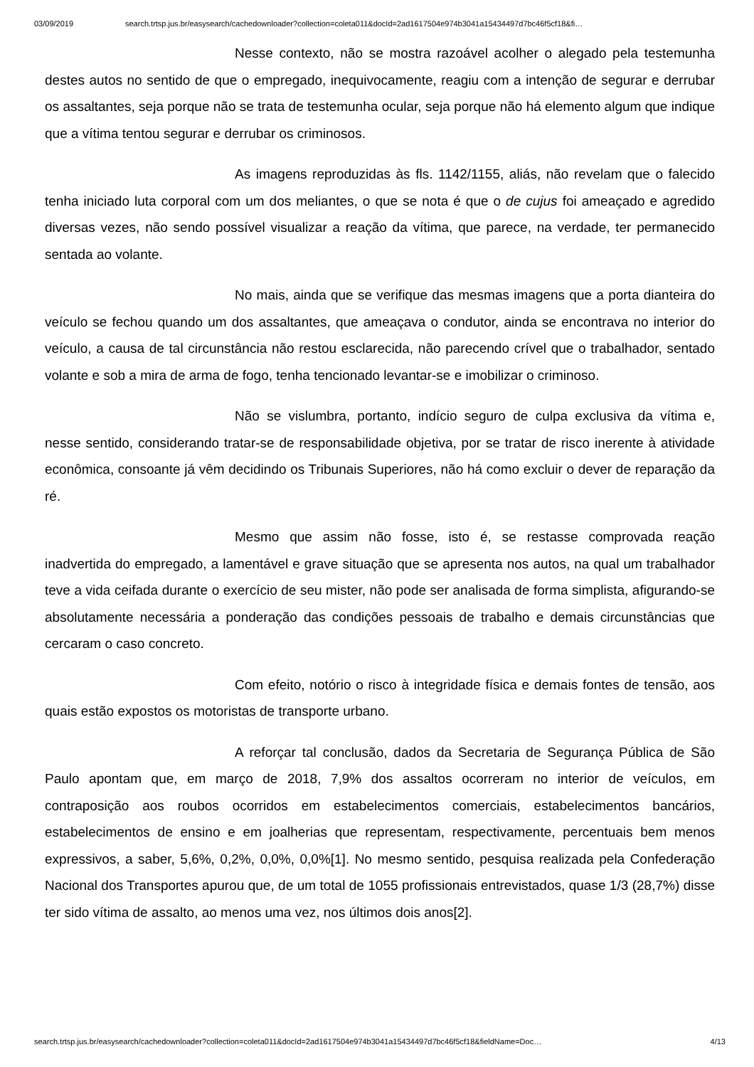03/09/2019 search.trtsp.jus.br/easysearch/cachedownloader?collection=coleta011&docId=2ad1617504e974b3041a15434497d7bc46f5cf18&fi…
Nesse contexto, não se mostra razoável acolher o alegado pela testemunha destes autos no sentido de que o empregado, inequivocamente, reagiu com a intenção de segurar e derrubar os assaltantes, seja porque não se trata de testemunha ocular, seja porque não há elemento algum que indique que a vítima tentou segurar e derrubar os criminosos.
As imagens reproduzidas às fls. 1142/1155, aliás, não revelam que o falecido tenha iniciado luta corporal com um dos meliantes, o que se nota é que o de cujus foi ameaçado e agredido diversas vezes, não sendo possível visualizar a reação da vítima, que parece, na verdade, ter permanecido sentada ao volante.
No mais, ainda que se verifique das mesmas imagens que a porta dianteira do veículo se fechou quando um dos assaltantes, que ameaçava o condutor, ainda se encontrava no interior do veículo, a causa de tal circunstância não restou esclarecida, não parecendo crível que o trabalhador, sentado volante e sob a mira de arma de fogo, tenha tencionado levantar-se e imobilizar o criminoso.
Não se vislumbra, portanto, indício seguro de culpa exclusiva da vítima e, nesse sentido, considerando tratar-se de responsabilidade objetiva, por se tratar de risco inerente à atividade econômica, consoante já vêm decidindo os Tribunais Superiores, não há como excluir o dever de reparação da ré.
Mesmo que assim não fosse, isto é, se restasse comprovada reação inadvertida do empregado, a lamentável e grave situação que se apresenta nos autos, na qual um trabalhador teve a vida ceifada durante o exercício de seu mister, não pode ser analisada de forma simplista, afigurando-se absolutamente necessária a ponderação das condições pessoais de trabalho e demais circunstâncias que cercaram o caso concreto.
Com efeito, notório o risco à integridade física e demais fontes de tensão, aos quais estão expostos os motoristas de transporte urbano.
A reforçar tal conclusão, dados da Secretaria de Segurança Pública de São Paulo apontam que, em março de 2018, 7,9% dos assaltos ocorreram no interior de veículos, em contraposição aos roubos ocorridos em estabelecimentos comerciais, estabelecimentos bancários, estabelecimentos de ensino e em joalherias que representam, respectivamente, percentuais bem menos expressivos, a saber, 5,6%, 0,2%, 0,0%, 0,0%[1]. No mesmo sentido, pesquisa realizada pela Confederação Nacional dos Transportes apurou que, de um total de 1055 profissionais entrevistados, quase 1/3 (28,7%) disse ter sido vítima de assalto, ao menos uma vez, nos últimos dois anos[2].
search.trtsp.jus.br/easysearch/cachedownloader?collection=coleta011&docId=2ad1617504e974b3041a15434497d7bc46f5cf18&fieldName=Doc… 4/13